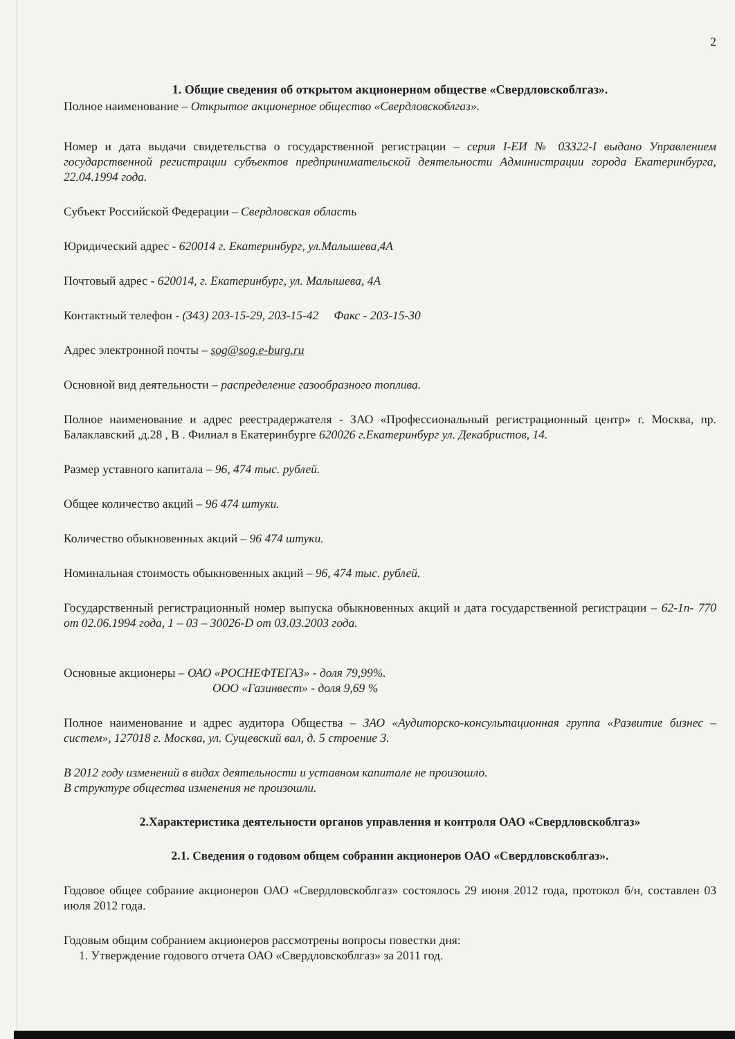2
1. Общие сведения об открытом акционерном обществе «Свердловскоблгаз».
Полное наименование – Открытое акционерное общество «Свердловскоблгаз».
Номер и дата выдачи свидетельства о государственной регистрации – серия I-ЕИ № 03322-I выдано Управлением государственной регистрации субъектов предпринимательской деятельности Администрации города Екатеринбурга, 22.04.1994 года.
Субъект Российской Федерации – Свердловская область
Юридический адрес - 620014 г. Екатеринбург, ул.Малышева,4А
Почтовый адрес - 620014, г. Екатеринбург, ул. Малышева, 4А
Контактный телефон - (343) 203-15-29, 203-15-42 Факс - 203-15-30
Адрес электронной почты – sog@sog.e-burg.ru
Основной вид деятельности – распределение газообразного топлива.
Полное наименование и адрес реестрадержателя - ЗАО «Профессиональный регистрационный центр» г. Москва, пр. Балаклавский ,д.28 , В . Филиал в Екатеринбурге 620026 г.Екатеринбург ул. Декабристов, 14.
Размер уставного капитала – 96, 474 тыс. рублей.
Общее количество акций – 96 474 штуки.
Количество обыкновенных акций – 96 474 штуки.
Номинальная стоимость обыкновенных акций – 96, 474 тыс. рублей.
Государственный регистрационный номер выпуска обыкновенных акций и дата государственной регистрации – 62-1п- 770 от 02.06.1994 года, 1 – 03 – 30026-D от 03.03.2003 года.
Основные акционеры – ОАО «РОСНЕФТЕГАЗ» - доля 79,99%.
ООО «Газинвест» - доля 9,69 %
Полное наименование и адрес аудитора Общества – ЗАО «Аудиторско-консультационная группа «Развитие бизнес – систем», 127018 г. Москва, ул. Сущевский вал, д. 5 строение 3.
В 2012 году изменений в видах деятельности и уставном капитале не произошло.
В структуре общества изменения не произошли.
2.Характеристика деятельности органов управления и контроля ОАО «Свердловскоблгаз»
2.1. Сведения о годовом общем собрании акционеров ОАО «Свердловскоблгаз».
Годовое общее собрание акционеров ОАО «Свердловскоблгаз» состоялось 29 июня 2012 года, протокол б/н, составлен 03 июля 2012 года.
Годовым общим собранием акционеров рассмотрены вопросы повестки дня:
1. Утверждение годового отчета ОАО «Свердловскоблгаз» за 2011 год.